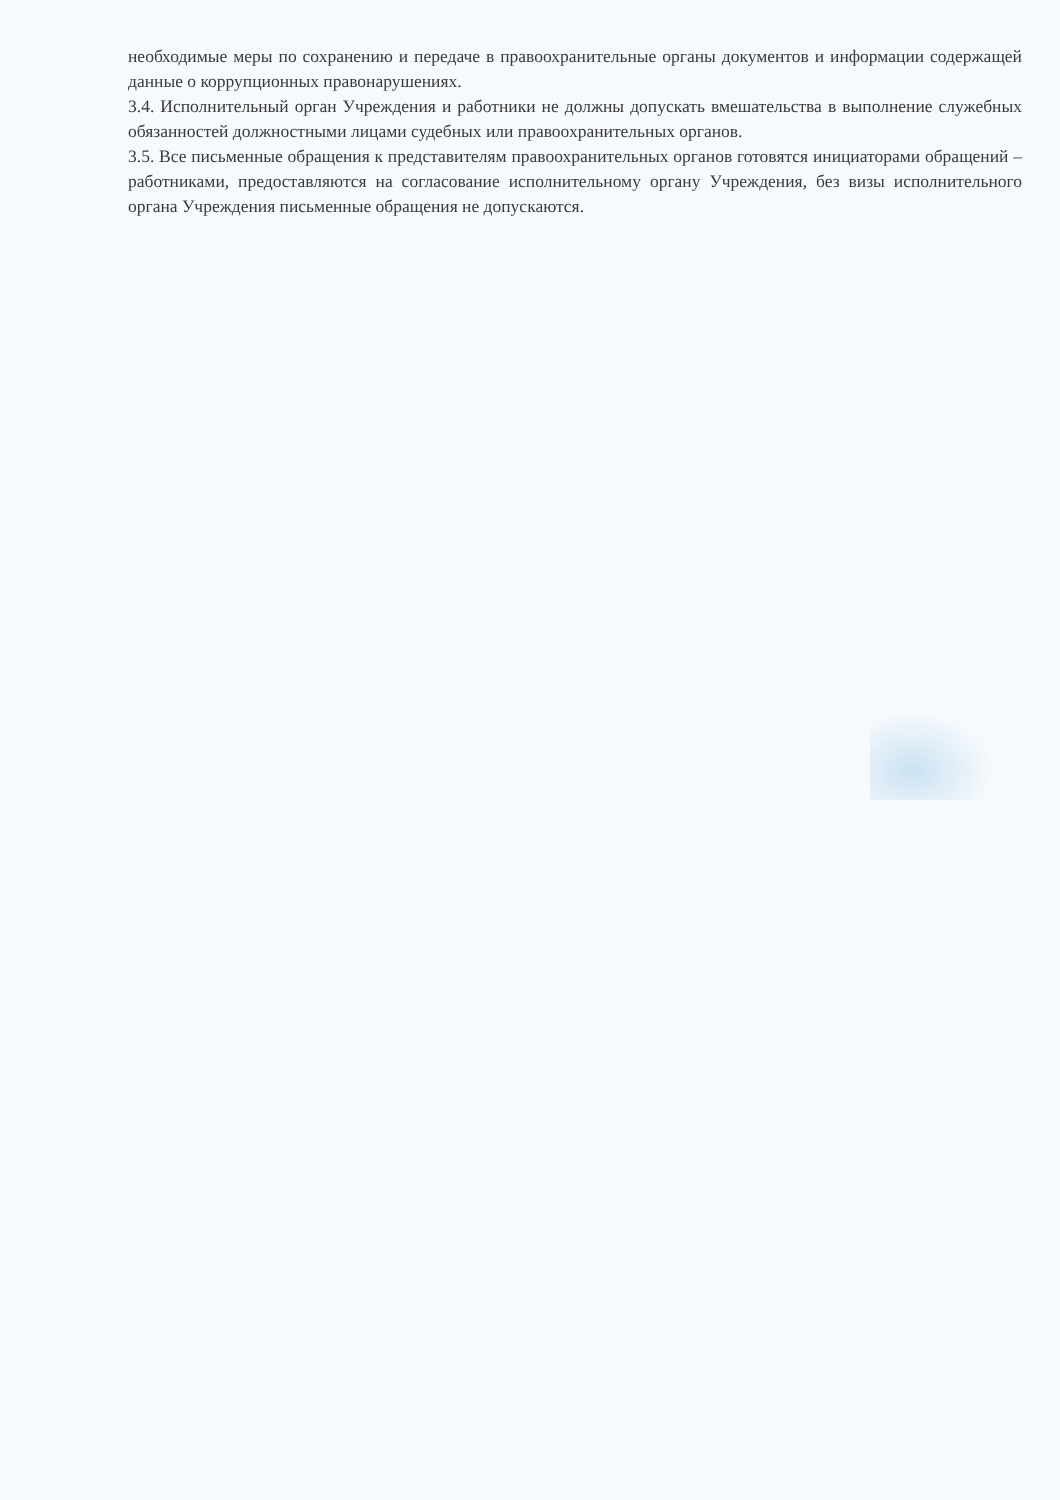необходимые меры по сохранению и передаче в правоохранительные органы документов и информации содержащей данные о коррупционных правонарушениях.
3.4. Исполнительный орган Учреждения и работники не должны допускать вмешательства в выполнение служебных обязанностей должностными лицами судебных или правоохранительных органов.
3.5. Все письменные обращения к представителям правоохранительных органов готовятся инициаторами обращений – работниками, предоставляются на согласование исполнительному органу Учреждения, без визы исполнительного органа Учреждения письменные обращения не допускаются.